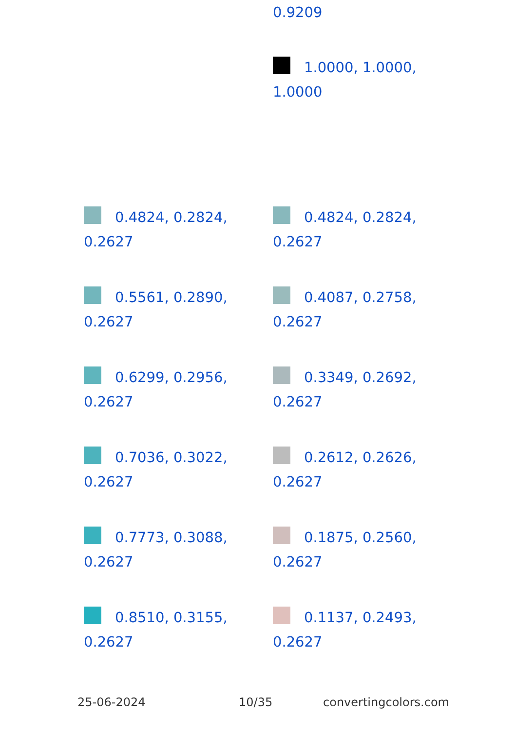0.9209
1.0000, 1.0000, 1.0000
0.4824, 0.2824, 0.2627
0.4824, 0.2824, 0.2627
0.5561, 0.2890, 0.2627
0.4087, 0.2758, 0.2627
0.6299, 0.2956, 0.2627
0.3349, 0.2692, 0.2627
0.7036, 0.3022, 0.2627
0.2612, 0.2626, 0.2627
0.7773, 0.3088, 0.2627
0.1875, 0.2560, 0.2627
0.8510, 0.3155, 0.2627
0.1137, 0.2493, 0.2627
25-06-2024 10/35 convertingcolors.com